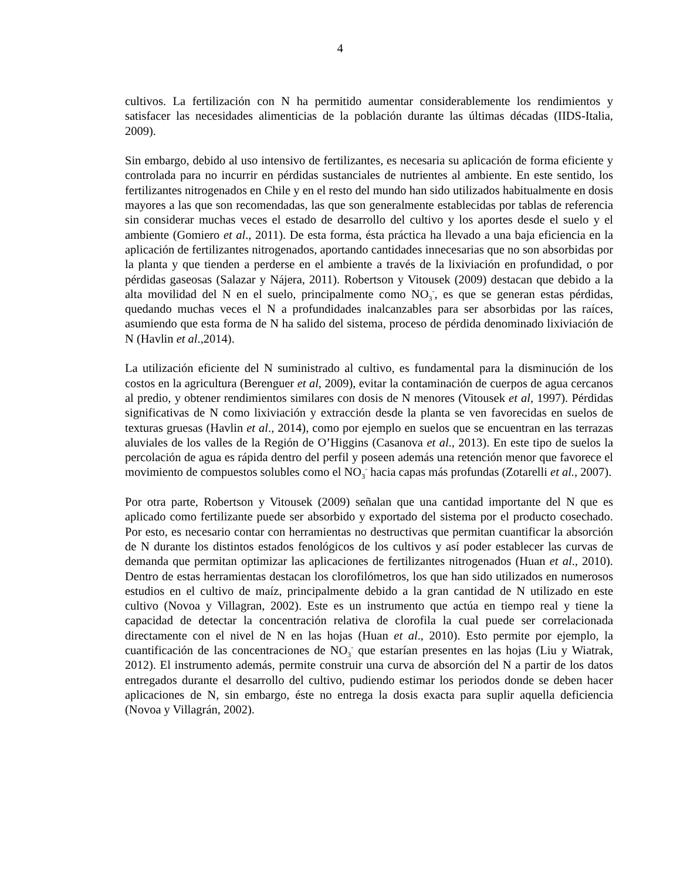4
cultivos. La fertilización con N ha permitido aumentar considerablemente los rendimientos y satisfacer las necesidades alimenticias de la población durante las últimas décadas (IIDS-Italia, 2009).
Sin embargo, debido al uso intensivo de fertilizantes, es necesaria su aplicación de forma eficiente y controlada para no incurrir en pérdidas sustanciales de nutrientes al ambiente. En este sentido, los fertilizantes nitrogenados en Chile y en el resto del mundo han sido utilizados habitualmente en dosis mayores a las que son recomendadas, las que son generalmente establecidas por tablas de referencia sin considerar muchas veces el estado de desarrollo del cultivo y los aportes desde el suelo y el ambiente (Gomiero et al., 2011). De esta forma, ésta práctica ha llevado a una baja eficiencia en la aplicación de fertilizantes nitrogenados, aportando cantidades innecesarias que no son absorbidas por la planta y que tienden a perderse en el ambiente a través de la lixiviación en profundidad, o por pérdidas gaseosas (Salazar y Nájera, 2011). Robertson y Vitousek (2009) destacan que debido a la alta movilidad del N en el suelo, principalmente como NO<sub>3</sub><sup>-</sup>, es que se generan estas pérdidas, quedando muchas veces el N a profundidades inalcanzables para ser absorbidas por las raíces, asumiendo que esta forma de N ha salido del sistema, proceso de pérdida denominado lixiviación de N (Havlin et al.,2014).
La utilización eficiente del N suministrado al cultivo, es fundamental para la disminución de los costos en la agricultura (Berenguer et al, 2009), evitar la contaminación de cuerpos de agua cercanos al predio, y obtener rendimientos similares con dosis de N menores (Vitousek et al, 1997). Pérdidas significativas de N como lixiviación y extracción desde la planta se ven favorecidas en suelos de texturas gruesas (Havlin et al., 2014), como por ejemplo en suelos que se encuentran en las terrazas aluviales de los valles de la Región de O’Higgins (Casanova et al., 2013). En este tipo de suelos la percolación de agua es rápida dentro del perfil y poseen además una retención menor que favorece el movimiento de compuestos solubles como el NO<sub>3</sub><sup>-</sup> hacia capas más profundas (Zotarelli et al., 2007).
Por otra parte, Robertson y Vitousek (2009) señalan que una cantidad importante del N que es aplicado como fertilizante puede ser absorbido y exportado del sistema por el producto cosechado. Por esto, es necesario contar con herramientas no destructivas que permitan cuantificar la absorción de N durante los distintos estados fenológicos de los cultivos y así poder establecer las curvas de demanda que permitan optimizar las aplicaciones de fertilizantes nitrogenados (Huan et al., 2010). Dentro de estas herramientas destacan los clorofilómetros, los que han sido utilizados en numerosos estudios en el cultivo de maíz, principalmente debido a la gran cantidad de N utilizado en este cultivo (Novoa y Villagran, 2002). Este es un instrumento que actúa en tiempo real y tiene la capacidad de detectar la concentración relativa de clorofila la cual puede ser correlacionada directamente con el nivel de N en las hojas (Huan et al., 2010). Esto permite por ejemplo, la cuantificación de las concentraciones de NO<sub>3</sub><sup>-</sup> que estarían presentes en las hojas (Liu y Wiatrak, 2012). El instrumento además, permite construir una curva de absorción del N a partir de los datos entregados durante el desarrollo del cultivo, pudiendo estimar los periodos donde se deben hacer aplicaciones de N, sin embargo, éste no entrega la dosis exacta para suplir aquella deficiencia (Novoa y Villagrán, 2002).